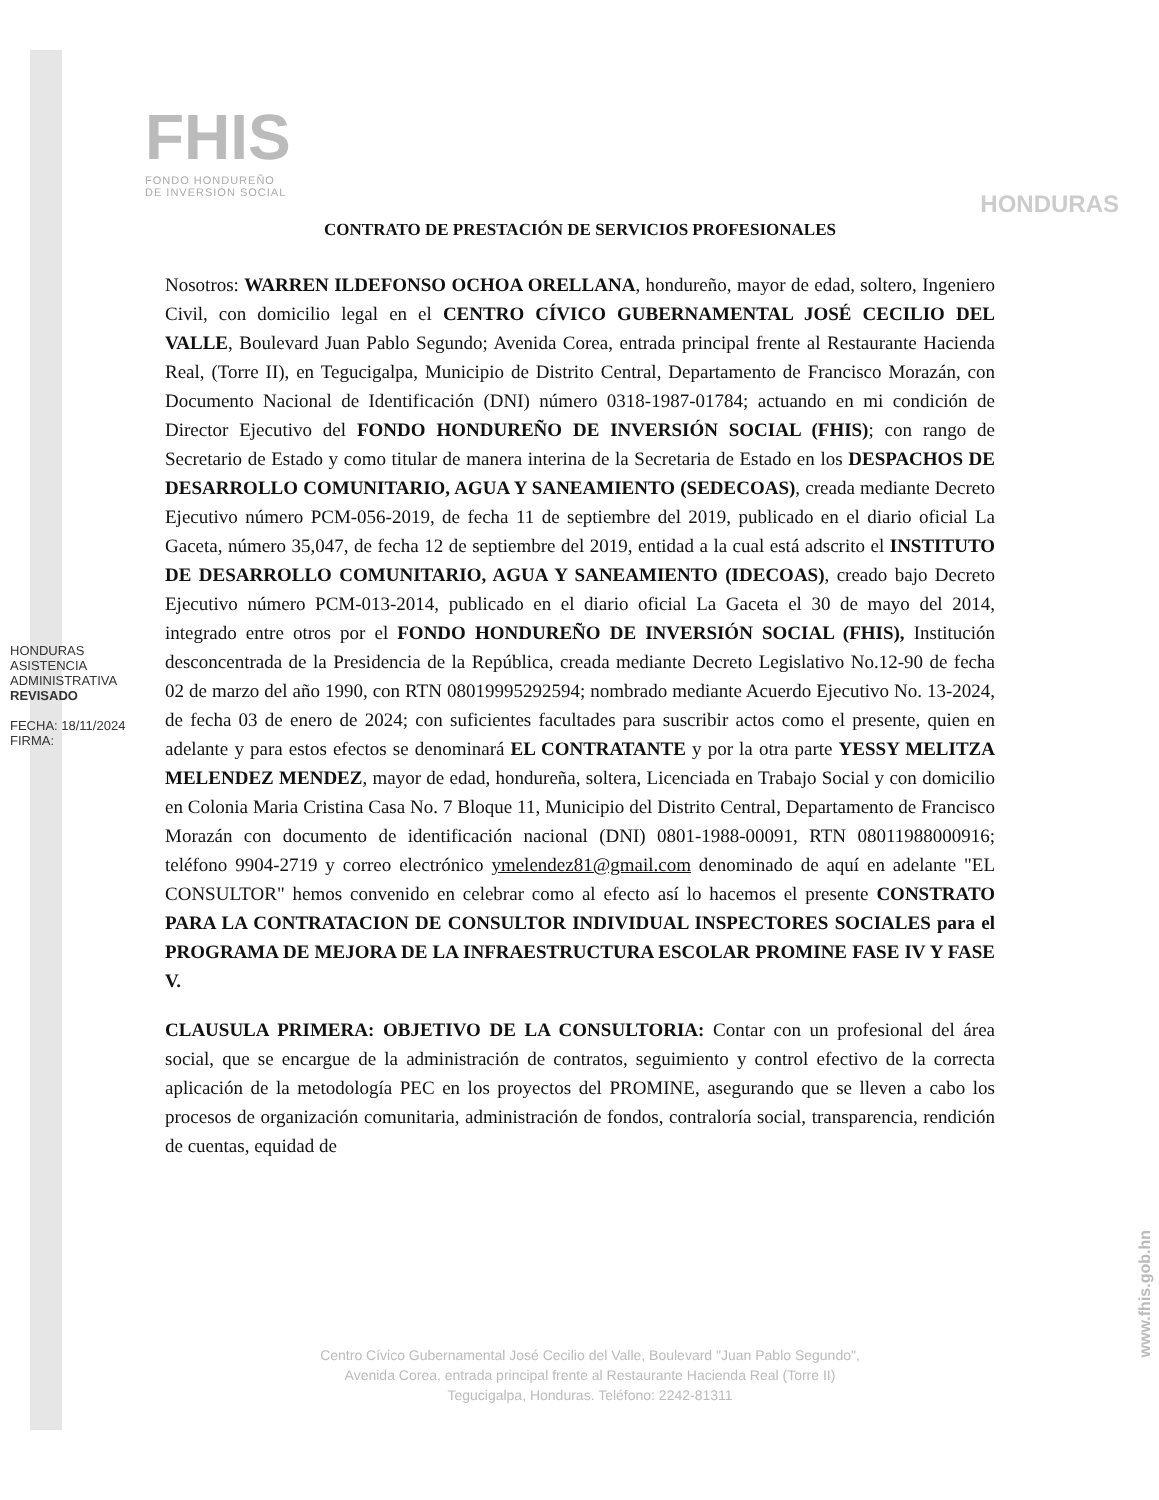FHIS
FONDO HONDUREÑO
DE INVERSIÓN SOCIAL
HONDURAS
HONDURAS ASISTENCIA ADMINISTRATIVA
REVISADO
FECHA: 18/11/2024
FIRMA:
CONTRATO DE PRESTACIÓN DE SERVICIOS PROFESIONALES
Nosotros: WARREN ILDEFONSO OCHOA ORELLANA, hondureño, mayor de edad, soltero, Ingeniero Civil, con domicilio legal en el CENTRO CÍVICO GUBERNAMENTAL JOSÉ CECILIO DEL VALLE, Boulevard Juan Pablo Segundo; Avenida Corea, entrada principal frente al Restaurante Hacienda Real, (Torre II), en Tegucigalpa, Municipio de Distrito Central, Departamento de Francisco Morazán, con Documento Nacional de Identificación (DNI) número 0318-1987-01784; actuando en mi condición de Director Ejecutivo del FONDO HONDUREÑO DE INVERSIÓN SOCIAL (FHIS); con rango de Secretario de Estado y como titular de manera interina de la Secretaria de Estado en los DESPACHOS DE DESARROLLO COMUNITARIO, AGUA Y SANEAMIENTO (SEDECOAS), creada mediante Decreto Ejecutivo número PCM-056-2019, de fecha 11 de septiembre del 2019, publicado en el diario oficial La Gaceta, número 35,047, de fecha 12 de septiembre del 2019, entidad a la cual está adscrito el INSTITUTO DE DESARROLLO COMUNITARIO, AGUA Y SANEAMIENTO (IDECOAS), creado bajo Decreto Ejecutivo número PCM-013-2014, publicado en el diario oficial La Gaceta el 30 de mayo del 2014, integrado entre otros por el FONDO HONDUREÑO DE INVERSIÓN SOCIAL (FHIS), Institución desconcentrada de la Presidencia de la República, creada mediante Decreto Legislativo No.12-90 de fecha 02 de marzo del año 1990, con RTN 08019995292594; nombrado mediante Acuerdo Ejecutivo No. 13-2024, de fecha 03 de enero de 2024; con suficientes facultades para suscribir actos como el presente, quien en adelante y para estos efectos se denominará EL CONTRATANTE y por la otra parte YESSY MELITZA MELENDEZ MENDEZ, mayor de edad, hondureña, soltera, Licenciada en Trabajo Social y con domicilio en Colonia Maria Cristina Casa No. 7 Bloque 11, Municipio del Distrito Central, Departamento de Francisco Morazán con documento de identificación nacional (DNI) 0801-1988-00091, RTN 08011988000916; teléfono 9904-2719 y correo electrónico ymelendez81@gmail.com denominado de aquí en adelante "EL CONSULTOR" hemos convenido en celebrar como al efecto así lo hacemos el presente CONSTRATO PARA LA CONTRATACION DE CONSULTOR INDIVIDUAL INSPECTORES SOCIALES para el PROGRAMA DE MEJORA DE LA INFRAESTRUCTURA ESCOLAR PROMINE FASE IV Y FASE V.
CLAUSULA PRIMERA: OBJETIVO DE LA CONSULTORIA: Contar con un profesional del área social, que se encargue de la administración de contratos, seguimiento y control efectivo de la correcta aplicación de la metodología PEC en los proyectos del PROMINE, asegurando que se lleven a cabo los procesos de organización comunitaria, administración de fondos, contraloría social, transparencia, rendición de cuentas, equidad de
Centro Cívico Gubernamental José Cecilio del Valle, Boulevard "Juan Pablo Segundo",
Avenida Corea, entrada principal frente al Restaurante Hacienda Real (Torre II)
Tegucigalpa, Honduras. Teléfono: 2242-81311
www.fhis.gob.hn